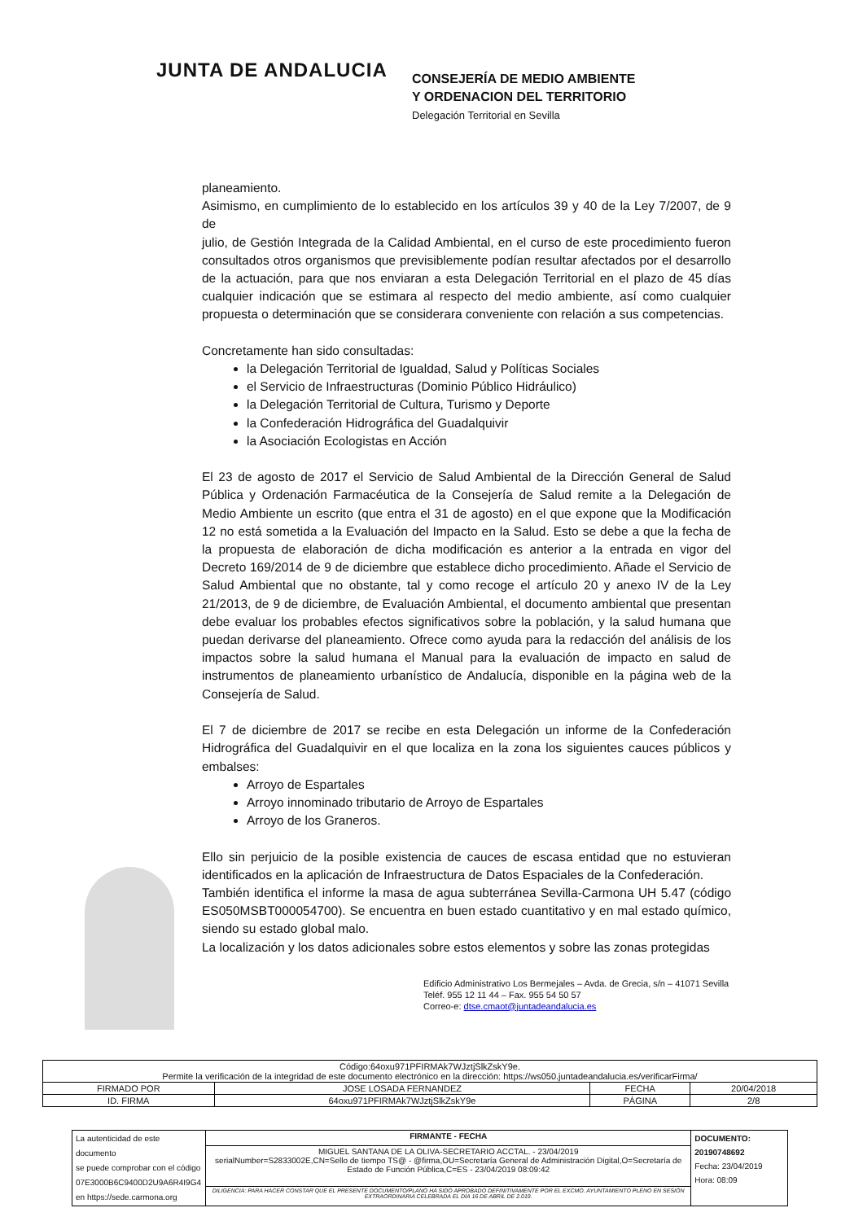JUNTA DE ANDALUCIA
CONSEJERÍA DE MEDIO AMBIENTE
Y ORDENACION DEL TERRITORIO
Delegación Territorial en Sevilla
planeamiento.
Asimismo, en cumplimiento de lo establecido en los artículos 39 y 40 de la Ley 7/2007, de 9 de
julio, de Gestión Integrada de la Calidad Ambiental, en el curso de este procedimiento fueron consultados otros organismos que previsiblemente podían resultar afectados por el desarrollo de la actuación, para que nos enviaran a esta Delegación Territorial en el plazo de 45 días cualquier indicación que se estimara al respecto del medio ambiente, así como cualquier propuesta o determinación que se considerara conveniente con relación a sus competencias.
Concretamente han sido consultadas:
la Delegación Territorial de Igualdad, Salud y Políticas Sociales
el Servicio de Infraestructuras (Dominio Público Hidráulico)
la Delegación Territorial de Cultura, Turismo y Deporte
la Confederación Hidrográfica del Guadalquivir
la Asociación Ecologistas en Acción
El 23 de agosto de 2017 el Servicio de Salud Ambiental de la Dirección General de Salud Pública y Ordenación Farmacéutica de la Consejería de Salud remite a la Delegación de Medio Ambiente un escrito (que entra el 31 de agosto) en el que expone que la Modificación 12 no está sometida a la Evaluación del Impacto en la Salud. Esto se debe a que la fecha de la propuesta de elaboración de dicha modificación es anterior a la entrada en vigor del Decreto 169/2014 de 9 de diciembre que establece dicho procedimiento. Añade el Servicio de Salud Ambiental que no obstante, tal y como recoge el artículo 20 y anexo IV de la Ley 21/2013, de 9 de diciembre, de Evaluación Ambiental, el documento ambiental que presentan debe evaluar los probables efectos significativos sobre la población, y la salud humana que puedan derivarse del planeamiento. Ofrece como ayuda para la redacción del análisis de los impactos sobre la salud humana el Manual para la evaluación de impacto en salud de instrumentos de planeamiento urbanístico de Andalucía, disponible en la página web de la Consejería de Salud.
El 7 de diciembre de 2017 se recibe en esta Delegación un informe de la Confederación Hidrográfica del Guadalquivir en el que localiza en la zona los siguientes cauces públicos y embalses:
Arroyo de Espartales
Arroyo innominado tributario de Arroyo de Espartales
Arroyo de los Graneros.
Ello sin perjuicio de la posible existencia de cauces de escasa entidad que no estuvieran identificados en la aplicación de Infraestructura de Datos Espaciales de la Confederación.
También identifica el informe la masa de agua subterránea Sevilla-Carmona UH 5.47 (código ES050MSBT000054700). Se encuentra en buen estado cuantitativo y en mal estado químico, siendo su estado global malo.
La localización y los datos adicionales sobre estos elementos y sobre las zonas protegidas
Edificio Administrativo Los Bermejales – Avda. de Grecia, s/n – 41071 Sevilla
Teléf. 955 12 11 44 – Fax. 955 54 50 57
Correo-e: dtse.cmaot@juntadeandalucia.es
| Código:64oxu971PFIRMAk7WJztjSlkZskY9e. Permite la verificación de la integridad de este documento electrónico en la dirección: https://ws050.juntadeandalucia.es/verificarFirma/ | | | |
| FIRMADO POR | JOSE LOSADA FERNANDEZ | FECHA | 20/04/2018 |
| ID. FIRMA | 64oxu971PFIRMAk7WJztjSlkZskY9e | PÁGINA | 2/8 |
| La autenticidad de este documento se puede comprobar con el código 07E3000B6C9400D2U9A6R4I9G4 en https://sede.carmona.org | FIRMANTE - FECHA | DOCUMENTO: 20190748692 Fecha: 23/04/2019 Hora: 08:09 |
| | MIGUEL SANTANA DE LA OLIVA-SECRETARIO ACCTAL. - 23/04/2019 serialNumber=S2833002E,CN=Sello de tiempo TS@ - @firma,OU=Secretaría General de Administración Digital,O=Secretaría de Estado de Función Pública,C=ES - 23/04/2019 08:09:42 | |
| | DILIGENCIA: PARA HACER CONSTAR QUE EL PRESENTE DOCUMENTO/PLANO HA SIDO APROBADO DEFINITIVAMENTE POR EL EXCMO. AYUNTAMIENTO PLENO EN SESIÓN EXTRAORDINARIA CELEBRADA EL DÍA 16 DE ABRIL DE 2.019. | |